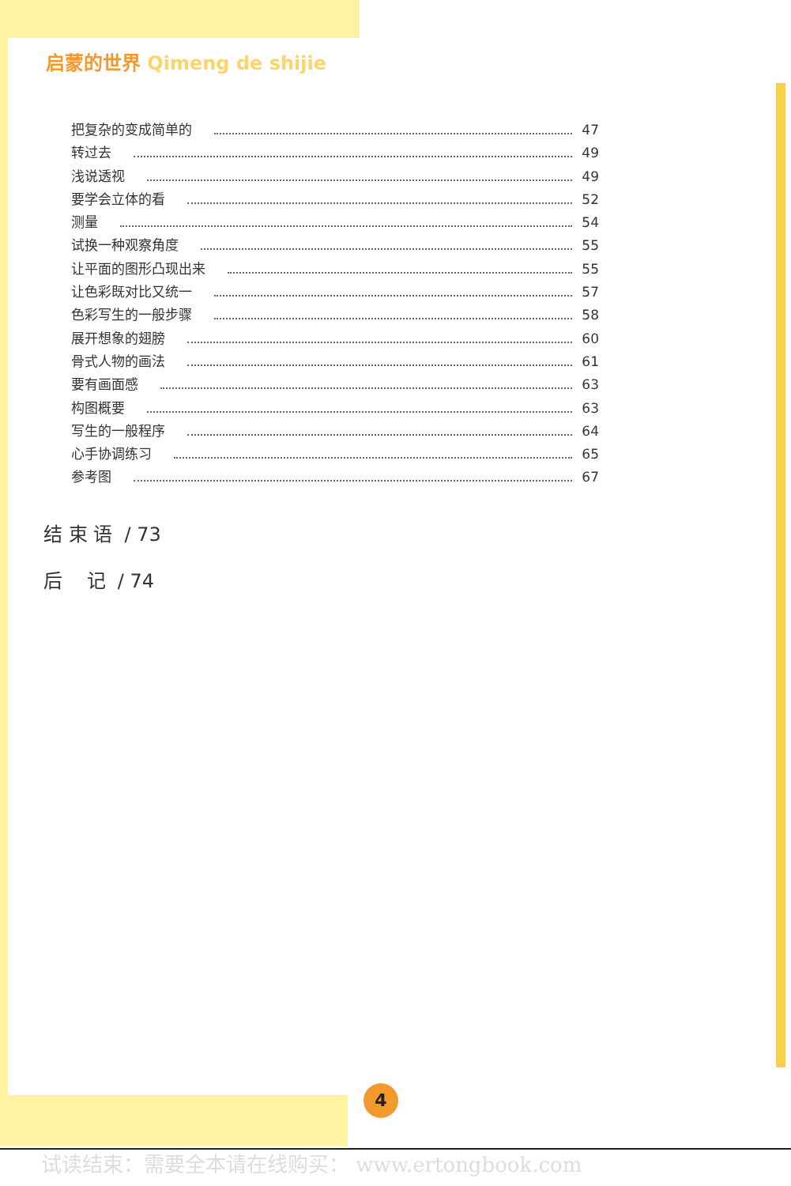启蒙的世界 Qimeng de shijie
把复杂的变成简单的 47
转过去 49
浅说透视 49
要学会立体的看 52
测量 54
试换一种观察角度 55
让平面的图形凸现出来 55
让色彩既对比又统一 57
色彩写生的一般步骤 58
展开想象的翅膀 60
骨式人物的画法 61
要有画面感 63
构图概要 63
写生的一般程序 64
心手协调练习 65
参考图 67
结 束 语 / 73
后 记 / 74
4
试读结束：需要全本请在线购买： www.ertongbook.com